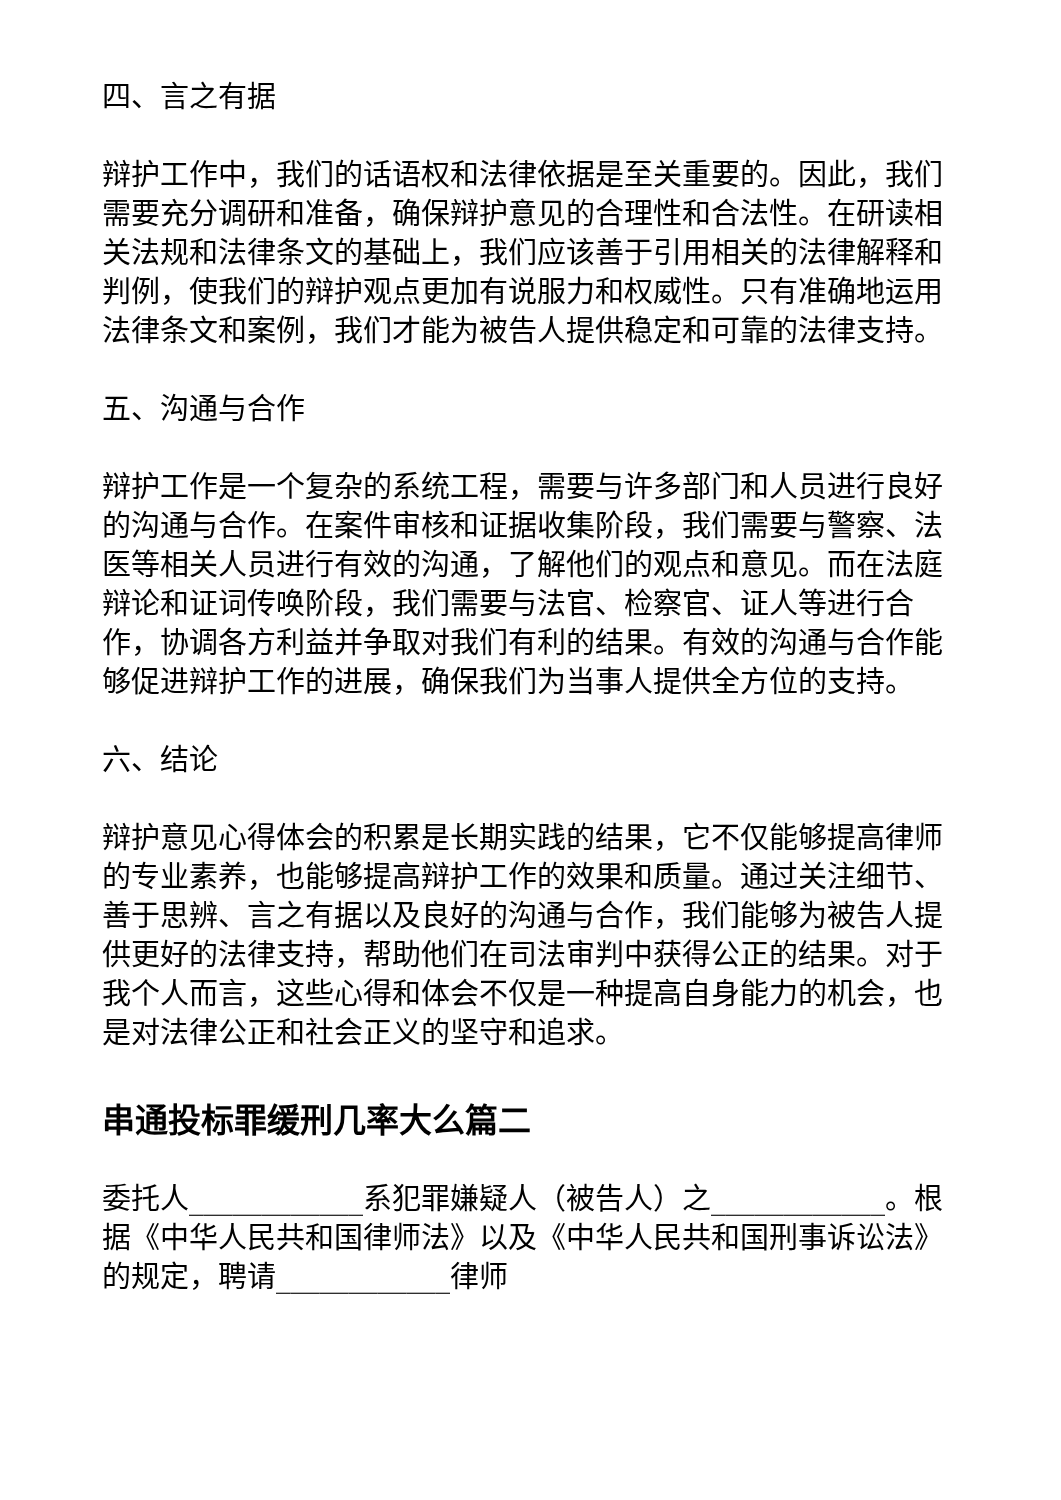四、言之有据
辩护工作中，我们的话语权和法律依据是至关重要的。因此，我们需要充分调研和准备，确保辩护意见的合理性和合法性。在研读相关法规和法律条文的基础上，我们应该善于引用相关的法律解释和判例，使我们的辩护观点更加有说服力和权威性。只有准确地运用法律条文和案例，我们才能为被告人提供稳定和可靠的法律支持。
五、沟通与合作
辩护工作是一个复杂的系统工程，需要与许多部门和人员进行良好的沟通与合作。在案件审核和证据收集阶段，我们需要与警察、法医等相关人员进行有效的沟通，了解他们的观点和意见。而在法庭辩论和证词传唤阶段，我们需要与法官、检察官、证人等进行合作，协调各方利益并争取对我们有利的结果。有效的沟通与合作能够促进辩护工作的进展，确保我们为当事人提供全方位的支持。
六、结论
辩护意见心得体会的积累是长期实践的结果，它不仅能够提高律师的专业素养，也能够提高辩护工作的效果和质量。通过关注细节、善于思辨、言之有据以及良好的沟通与合作，我们能够为被告人提供更好的法律支持，帮助他们在司法审判中获得公正的结果。对于我个人而言，这些心得和体会不仅是一种提高自身能力的机会，也是对法律公正和社会正义的坚守和追求。
串通投标罪缓刑几率大么篇二
委托人____________系犯罪嫌疑人（被告人）之____________。根据《中华人民共和国律师法》以及《中华人民共和国刑事诉讼法》的规定，聘请____________律师